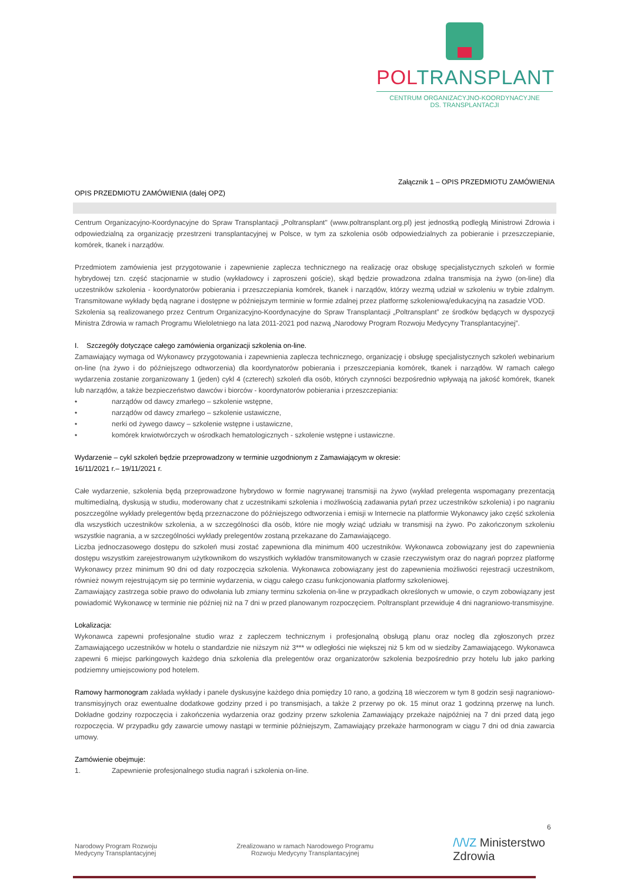POLTRANSPLANT
CENTRUM ORGANIZACYJNO-KOORDYNACYJNE
DS. TRANSPLANTACJI
Załącznik 1 – OPIS PRZEDMIOTU ZAMÓWIENIA
OPIS PRZEDMIOTU ZAMÓWIENIA (dalej OPZ)
Centrum Organizacyjno-Koordynacyjne do Spraw Transplantacji „Poltransplant" (www.poltransplant.org.pl) jest jednostką podległą Ministrowi Zdrowia i odpowiedzialną za organizację przestrzeni transplantacyjnej w Polsce, w tym za szkolenia osób odpowiedzialnych za pobieranie i przeszczepianie, komórek, tkanek i narządów.
Przedmiotem zamówienia jest przygotowanie i zapewnienie zaplecza technicznego na realizację oraz obsługę specjalistycznych szkoleń w formie hybrydowej tzn. część stacjonarnie w studio (wykładowcy i zaproszeni goście), skąd będzie prowadzona zdalna transmisja na żywo (on-line) dla uczestników szkolenia - koordynatorów pobierania i przeszczepiania komórek, tkanek i narządów, którzy wezmą udział w szkoleniu w trybie zdalnym. Transmitowane wykłady będą nagrane i dostępne w późniejszym terminie w formie zdalnej przez platformę szkoleniową/edukacyjną na zasadzie VOD.
Szkolenia są realizowanego przez Centrum Organizacyjno-Koordynacyjne do Spraw Transplantacji „Poltransplant” ze środków będących w dyspozycji Ministra Zdrowia w ramach Programu Wieloletniego na lata 2011-2021 pod nazwą „Narodowy Program Rozwoju Medycyny Transplantacyjnej”.
I. Szczegóły dotyczące całego zamówienia organizacji szkolenia on-line.
Zamawiający wymaga od Wykonawcy przygotowania i zapewnienia zaplecza technicznego, organizację i obsługę specjalistycznych szkoleń webinarium on-line (na żywo i do późniejszego odtworzenia) dla koordynatorów pobierania i przeszczepiania komórek, tkanek i narządów. W ramach całego wydarzenia zostanie zorganizowany 1 (jeden) cykl 4 (czterech) szkoleń dla osób, których czynności bezpośrednio wpływają na jakość komórek, tkanek lub narządów, a także bezpieczeństwo dawców i biorców - koordynatorów pobierania i przeszczepiania:
• narządów od dawcy zmarłego – szkolenie wstępne,
• narządów od dawcy zmarłego – szkolenie ustawiczne,
• nerki od żywego dawcy – szkolenie wstępne i ustawiczne,
• komórek krwiotwórczych w ośrodkach hematologicznych - szkolenie wstępne i ustawiczne.
Wydarzenie – cykl szkoleń będzie przeprowadzony w terminie uzgodnionym z Zamawiającym w okresie:
16/11/2021 r.– 19/11/2021 r.
Całe wydarzenie, szkolenia będą przeprowadzone hybrydowo w formie nagrywanej transmisji na żywo (wykład prelegenta wspomagany prezentacją multimedialną, dyskusją w studiu, moderowany chat z uczestnikami szkolenia i możliwością zadawania pytań przez uczestników szkolenia) i po nagraniu poszczególne wykłady prelegentów będą przeznaczone do późniejszego odtworzenia i emisji w Internecie na platformie Wykonawcy jako część szkolenia dla wszystkich uczestników szkolenia, a w szczególności dla osób, które nie mogły wziąć udziału w transmisji na żywo. Po zakończonym szkoleniu wszystkie nagrania, a w szczególności wykłady prelegentów zostaną przekazane do Zamawiającego.
Liczba jednoczasowego dostępu do szkoleń musi zostać zapewniona dla minimum 400 uczestników. Wykonawca zobowiązany jest do zapewnienia dostępu wszystkim zarejestrowanym użytkownikom do wszystkich wykładów transmitowanych w czasie rzeczywistym oraz do nagrań poprzez platformę Wykonawcy przez minimum 90 dni od daty rozpoczęcia szkolenia. Wykonawca zobowiązany jest do zapewnienia możliwości rejestracji uczestnikom, również nowym rejestrującym się po terminie wydarzenia, w ciągu całego czasu funkcjonowania platformy szkoleniowej.
Zamawiający zastrzega sobie prawo do odwołania lub zmiany terminu szkolenia on-line w przypadkach określonych w umowie, o czym zobowiązany jest powiadomić Wykonawcę w terminie nie później niż na 7 dni w przed planowanym rozpoczęciem. Poltransplant przewiduje 4 dni nagraniowo-transmisyjne.
Lokalizacja:
Wykonawca zapewni profesjonalne studio wraz z zapleczem technicznym i profesjonalną obsługą planu oraz nocleg dla zgłoszonych przez Zamawiającego uczestników w hotelu o standardzie nie niższym niż 3*** w odległości nie większej niż 5 km od w siedziby Zamawiającego. Wykonawca zapewni 6 miejsc parkingowych każdego dnia szkolenia dla prelegentów oraz organizatorów szkolenia bezpośrednio przy hotelu lub jako parking podziemny umiejscowiony pod hotelem.
Ramowy harmonogram zakłada wykłady i panele dyskusyjne każdego dnia pomiędzy 10 rano, a godziną 18 wieczorem w tym 8 godzin sesji nagraniowo-transmisyjnych oraz ewentualne dodatkowe godziny przed i po transmisjach, a także 2 przerwy po ok. 15 minut oraz 1 godzinną przerwę na lunch. Dokładne godziny rozpoczęcia i zakończenia wydarzenia oraz godziny przerw szkolenia Zamawiający przekaże najpóźniej na 7 dni przed datą jego rozpoczęcia. W przypadku gdy zawarcie umowy nastąpi w terminie późniejszym, Zamawiający przekaże harmonogram w ciągu 7 dni od dnia zawarcia umowy.
Zamówienie obejmuje:
1. Zapewnienie profesjonalnego studia nagrań i szkolenia on-line.
6
Narodowy Program Rozwoju
Medycyny Transplantacyjnej
Zrealizowano w ramach Narodowego Programu
Rozwoju Medycyny Transplantacyjnej
/\/\/Z Ministerstwo
Zdrowia